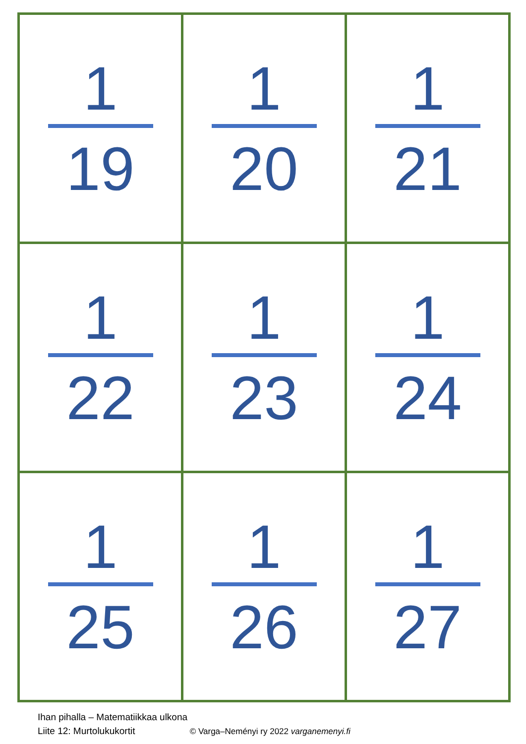| 1 19 | 1 20 | 1 21 |
| 1 22 | 1 23 | 1 24 |
| 1 25 | 1 26 | 1 27 |
Ihan pihalla – Matematiikkaa ulkona
Liite 12: Murtolukukortit © Varga–Neményi ry 2022 varganemenyi.fi